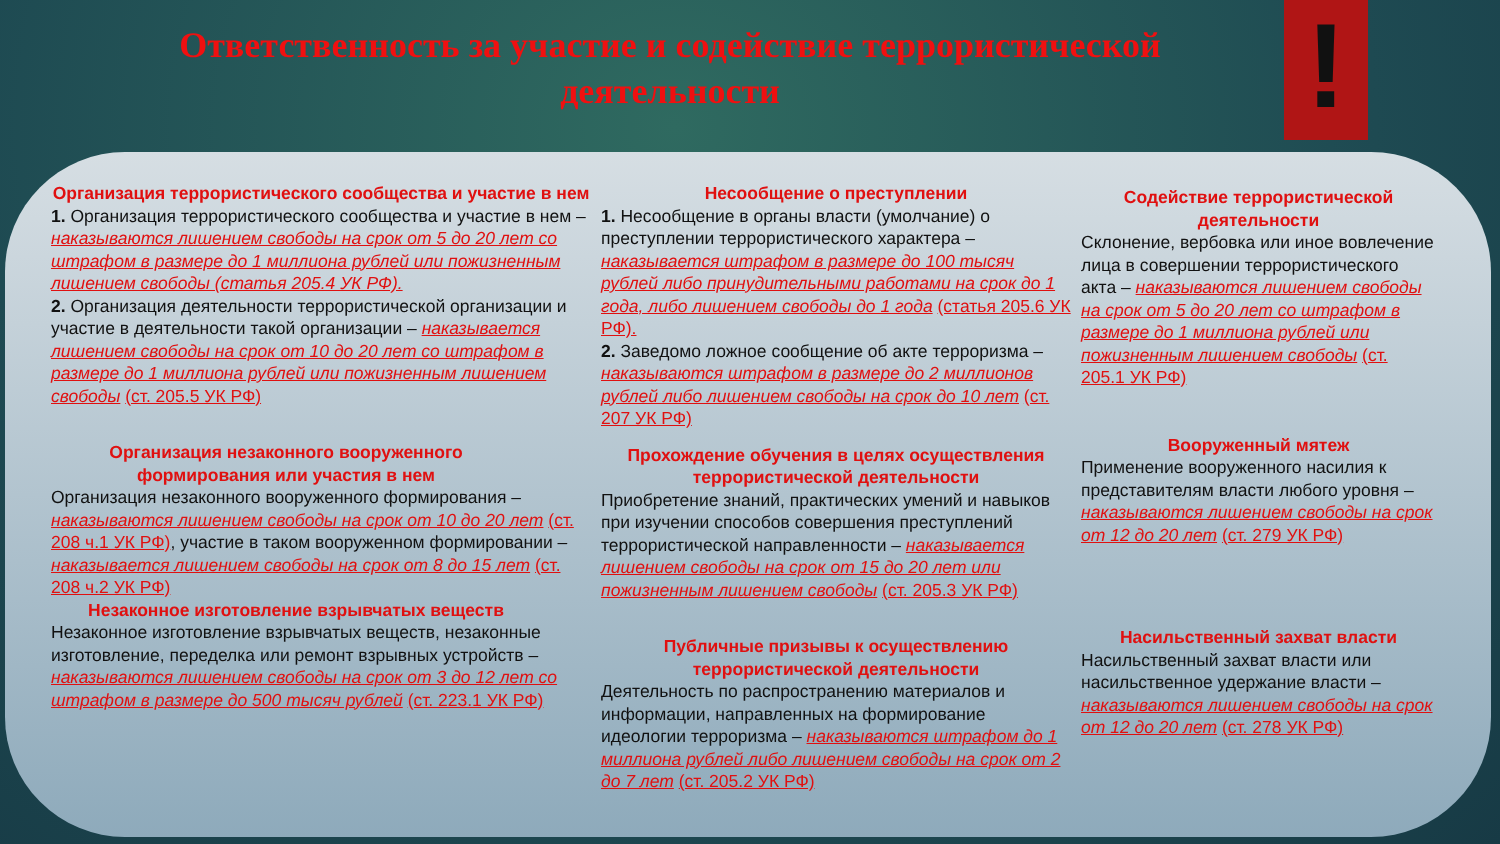Ответственность за участие и содействие террористической деятельности
!
Организация террористического сообщества и участие в нем
1. Организация террористического сообщества и участие в нем – наказываются лишением свободы на срок от 5 до 20 лет со штрафом в размере до 1 миллиона рублей или пожизненным лишением свободы (статья 205.4 УК РФ).
2. Организация деятельности террористической организации и участие в деятельности такой организации – наказывается лишением свободы на срок от 10 до 20 лет со штрафом в размере до 1 миллиона рублей или пожизненным лишением свободы (ст. 205.5 УК РФ)
Организация незаконного вооруженного формирования или участия в нем
Организация незаконного вооруженного формирования – наказываются лишением свободы на срок от 10 до 20 лет (ст. 208 ч.1 УК РФ), участие в таком вооруженном формировании – наказывается лишением свободы на срок от 8 до 15 лет (ст. 208 ч.2 УК РФ)
Незаконное изготовление взрывчатых веществ
Незаконное изготовление взрывчатых веществ, незаконные изготовление, переделка или ремонт взрывных устройств – наказываются лишением свободы на срок от 3 до 12 лет со штрафом в размере до 500 тысяч рублей (ст. 223.1 УК РФ)
Несообщение о преступлении
1. Несообщение в органы власти (умолчание) о преступлении террористического характера – наказывается штрафом в размере до 100 тысяч рублей либо принудительными работами на срок до 1 года, либо лишением свободы до 1 года (статья 205.6 УК РФ).
2. Заведомо ложное сообщение об акте терроризма – наказываются штрафом в размере до 2 миллионов рублей либо лишением свободы на срок до 10 лет (ст. 207 УК РФ)
Прохождение обучения в целях осуществления террористической деятельности
Приобретение знаний, практических умений и навыков при изучении способов совершения преступлений террористической направленности – наказывается лишением свободы на срок от 15 до 20 лет или пожизненным лишением свободы (ст. 205.3 УК РФ)
Публичные призывы к осуществлению террористической деятельности
Деятельность по распространению материалов и информации, направленных на формирование идеологии терроризма – наказываются штрафом до 1 миллиона рублей либо лишением свободы на срок от 2 до 7 лет (ст. 205.2 УК РФ)
Содействие террористической деятельности
Склонение, вербовка или иное вовлечение лица в совершении террористического акта – наказываются лишением свободы на срок от 5 до 20 лет со штрафом в размере до 1 миллиона рублей или пожизненным лишением свободы (ст. 205.1 УК РФ)
Вооруженный мятеж
Применение вооруженного насилия к представителям власти любого уровня – наказываются лишением свободы на срок от 12 до 20 лет (ст. 279 УК РФ)
Насильственный захват власти
Насильственный захват власти или насильственное удержание власти – наказываются лишением свободы на срок от 12 до 20 лет (ст. 278 УК РФ)